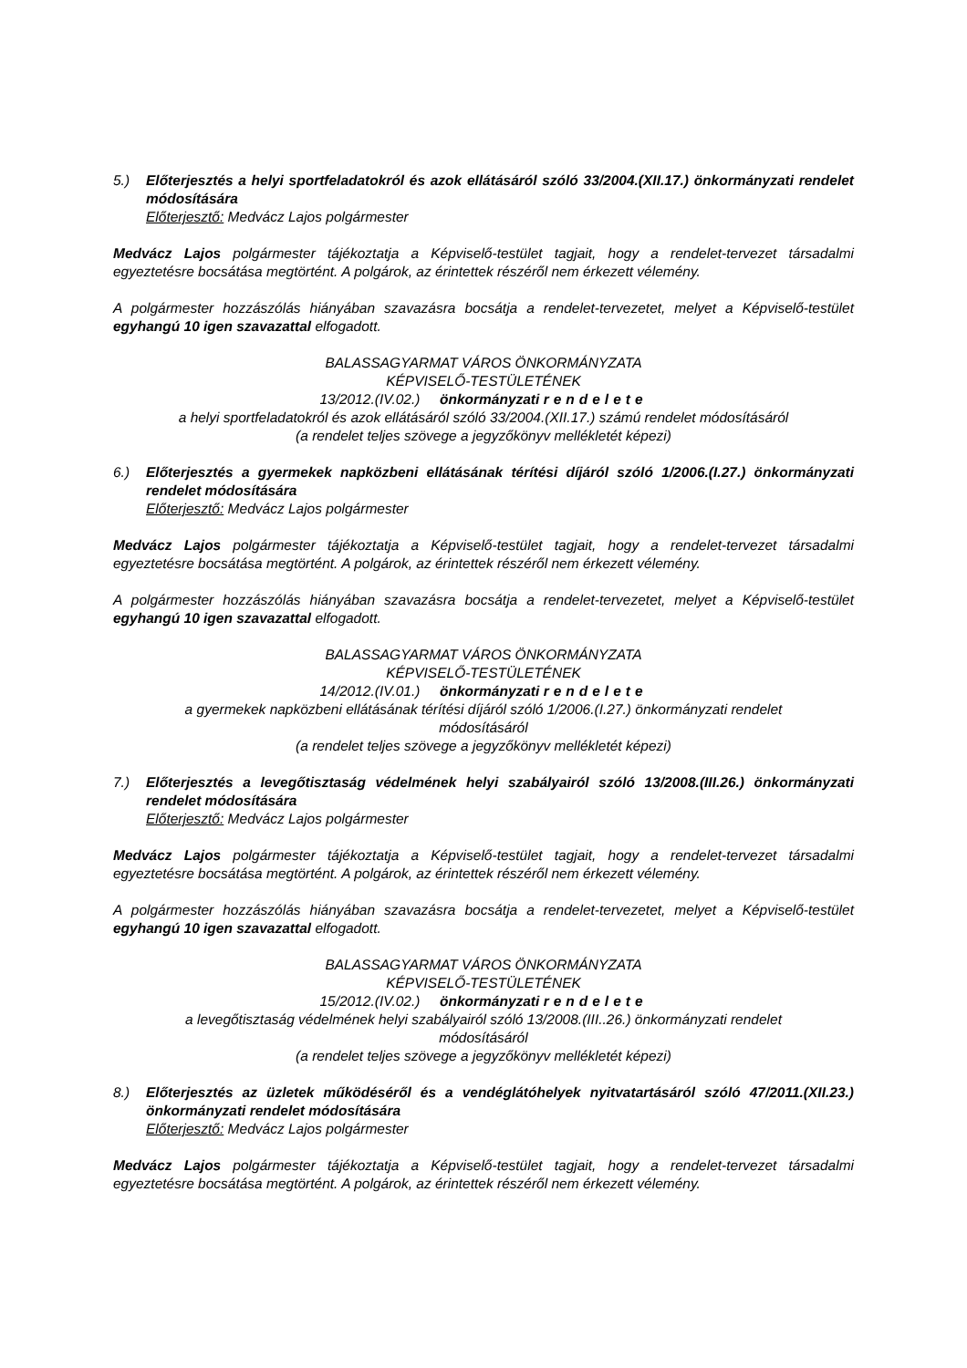5.) Előterjesztés a helyi sportfeladatokról és azok ellátásáról szóló 33/2004.(XII.17.) önkormányzati rendelet módosítására
Előterjesztő: Medvácz Lajos polgármester
Medvácz Lajos polgármester tájékoztatja a Képviselő-testület tagjait, hogy a rendelet-tervezet társadalmi egyeztetésre bocsátása megtörtént. A polgárok, az érintettek részéről nem érkezett vélemény.
A polgármester hozzászólás hiányában szavazásra bocsátja a rendelet-tervezetet, melyet a Képviselő-testület egyhangú 10 igen szavazattal elfogadott.
BALASSAGYARMAT VÁROS ÖNKORMÁNYZATA
KÉPVISELŐ-TESTÜLETÉNEK
13/2012.(IV.02.) önkormányzati rendelete
a helyi sportfeladatokról és azok ellátásáról szóló 33/2004.(XII.17.) számú rendelet módosításáról
(a rendelet teljes szövege a jegyzőkönyv mellékletét képezi)
6.) Előterjesztés a gyermekek napközbeni ellátásának térítési díjáról szóló 1/2006.(I.27.) önkormányzati rendelet módosítására
Előterjesztő: Medvácz Lajos polgármester
Medvácz Lajos polgármester tájékoztatja a Képviselő-testület tagjait, hogy a rendelet-tervezet társadalmi egyeztetésre bocsátása megtörtént. A polgárok, az érintettek részéről nem érkezett vélemény.
A polgármester hozzászólás hiányában szavazásra bocsátja a rendelet-tervezetet, melyet a Képviselő-testület egyhangú 10 igen szavazattal elfogadott.
BALASSAGYARMAT VÁROS ÖNKORMÁNYZATA
KÉPVISELŐ-TESTÜLETÉNEK
14/2012.(IV.01.) önkormányzati rendelete
a gyermekek napközbeni ellátásának térítési díjáról szóló 1/2006.(I.27.) önkormányzati rendelet
módosításáról
(a rendelet teljes szövege a jegyzőkönyv mellékletét képezi)
7.) Előterjesztés a levegőtisztaság védelmének helyi szabályairól szóló 13/2008.(III.26.) önkormányzati rendelet módosítására
Előterjesztő: Medvácz Lajos polgármester
Medvácz Lajos polgármester tájékoztatja a Képviselő-testület tagjait, hogy a rendelet-tervezet társadalmi egyeztetésre bocsátása megtörtént. A polgárok, az érintettek részéről nem érkezett vélemény.
A polgármester hozzászólás hiányában szavazásra bocsátja a rendelet-tervezetet, melyet a Képviselő-testület egyhangú 10 igen szavazattal elfogadott.
BALASSAGYARMAT VÁROS ÖNKORMÁNYZATA
KÉPVISELŐ-TESTÜLETÉNEK
15/2012.(IV.02.) önkormányzati rendelete
a levegőtisztaság védelmének helyi szabályairól szóló 13/2008.(III..26.) önkormányzati rendelet
módosításáról
(a rendelet teljes szövege a jegyzőkönyv mellékletét képezi)
8.) Előterjesztés az üzletek működéséről és a vendéglátóhelyek nyitvatartásáról szóló 47/2011.(XII.23.) önkormányzati rendelet módosítására
Előterjesztő: Medvácz Lajos polgármester
Medvácz Lajos polgármester tájékoztatja a Képviselő-testület tagjait, hogy a rendelet-tervezet társadalmi egyeztetésre bocsátása megtörtént. A polgárok, az érintettek részéről nem érkezett vélemény.